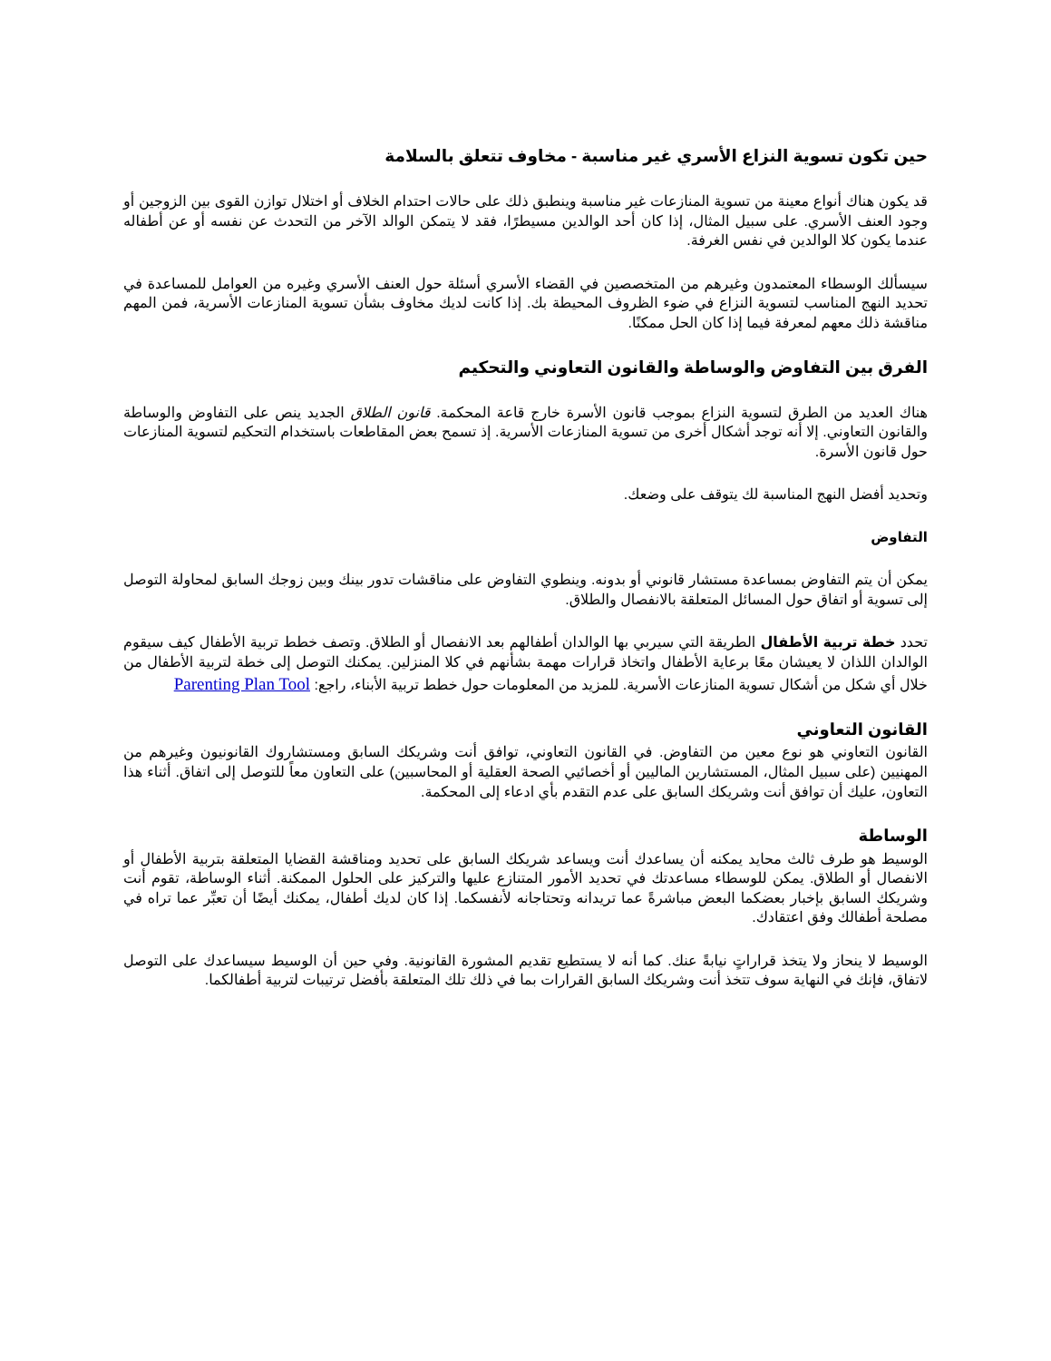حين تكون تسوية النزاع الأسري غير مناسبة - مخاوف تتعلق بالسلامة
قد يكون هناك أنواع معينة من تسوية المنازعات غير مناسبة وينطبق ذلك على حالات احتدام الخلاف أو اختلال توازن القوى بين الزوجين أو وجود العنف الأسري. على سبيل المثال، إذا كان أحد الوالدين مسيطرًا، فقد لا يتمكن الوالد الآخر من التحدث عن نفسه أو عن أطفاله عندما يكون كلا الوالدين في نفس الغرفة.
سيسألك الوسطاء المعتمدون وغيرهم من المتخصصين في القضاء الأسري أسئلة حول العنف الأسري وغيره من العوامل للمساعدة في تحديد النهج المناسب لتسوية النزاع في ضوء الظروف المحيطة بك. إذا كانت لديك مخاوف بشأن تسوية المنازعات الأسرية، فمن المهم مناقشة ذلك معهم لمعرفة فيما إذا كان الحل ممكنًا.
الفرق بين التفاوض والوساطة والقانون التعاوني والتحكيم
هناك العديد من الطرق لتسوية النزاع بموجب قانون الأسرة خارج قاعة المحكمة. قانون الطلاق الجديد ينص على التفاوض والوساطة والقانون التعاوني. إلا أنه توجد أشكال أخرى من تسوية المنازعات الأسرية. إذ تسمح بعض المقاطعات باستخدام التحكيم لتسوية المنازعات حول قانون الأسرة.
وتحديد أفضل النهج المناسبة لك يتوقف على وضعك.
التفاوض
يمكن أن يتم التفاوض بمساعدة مستشار قانوني أو بدونه. وينطوي التفاوض على مناقشات تدور بينك وبين زوجك السابق لمحاولة التوصل إلى تسوية أو اتفاق حول المسائل المتعلقة بالانفصال والطلاق.
تحدد خطة تربية الأطفال الطريقة التي سيربي بها الوالدان أطفالهم بعد الانفصال أو الطلاق. وتصف خطط تربية الأطفال كيف سيقوم الوالدان اللذان لا يعيشان معًا برعاية الأطفال واتخاذ قرارات مهمة بشأنهم في كلا المنزلين. يمكنك التوصل إلى خطة لتربية الأطفال من خلال أي شكل من أشكال تسوية المنازعات الأسرية. للمزيد من المعلومات حول خطط تربية الأبناء، راجع: Parenting Plan Tool
القانون التعاوني
القانون التعاوني هو نوع معين من التفاوض. في القانون التعاوني، توافق أنت وشريكك السابق ومستشاروك القانونيون وغيرهم من المهنيين (على سبيل المثال، المستشارين الماليين أو أخصائيي الصحة العقلية أو المحاسبين) على التعاون معاً للتوصل إلى اتفاق. أثناء هذا التعاون، عليك أن توافق أنت وشريكك السابق على عدم التقدم بأي ادعاء إلى المحكمة.
الوساطة
الوسيط هو طرف ثالث محايد يمكنه أن يساعدك أنت ويساعد شريكك السابق على تحديد ومناقشة القضايا المتعلقة بتربية الأطفال أو الانفصال أو الطلاق. يمكن للوسطاء مساعدتك في تحديد الأمور المتنازع عليها والتركيز على الحلول الممكنة. أثناء الوساطة، تقوم أنت وشريكك السابق بإخبار بعضكما البعض مباشرةً عما تريدانه وتحتاجانه لأنفسكما. إذا كان لديك أطفال، يمكنك أيضًا أن تعبِّر عما تراه في مصلحة أطفالك وفق اعتقادك.
الوسيط لا ينحاز ولا يتخذ قراراتٍ نيابةً عنك. كما أنه لا يستطيع تقديم المشورة القانونية. وفي حين أن الوسيط سيساعدك على التوصل لاتفاق، فإنك في النهاية سوف تتخذ أنت وشريكك السابق القرارات بما في ذلك تلك المتعلقة بأفضل ترتيبات لتربية أطفالكما.